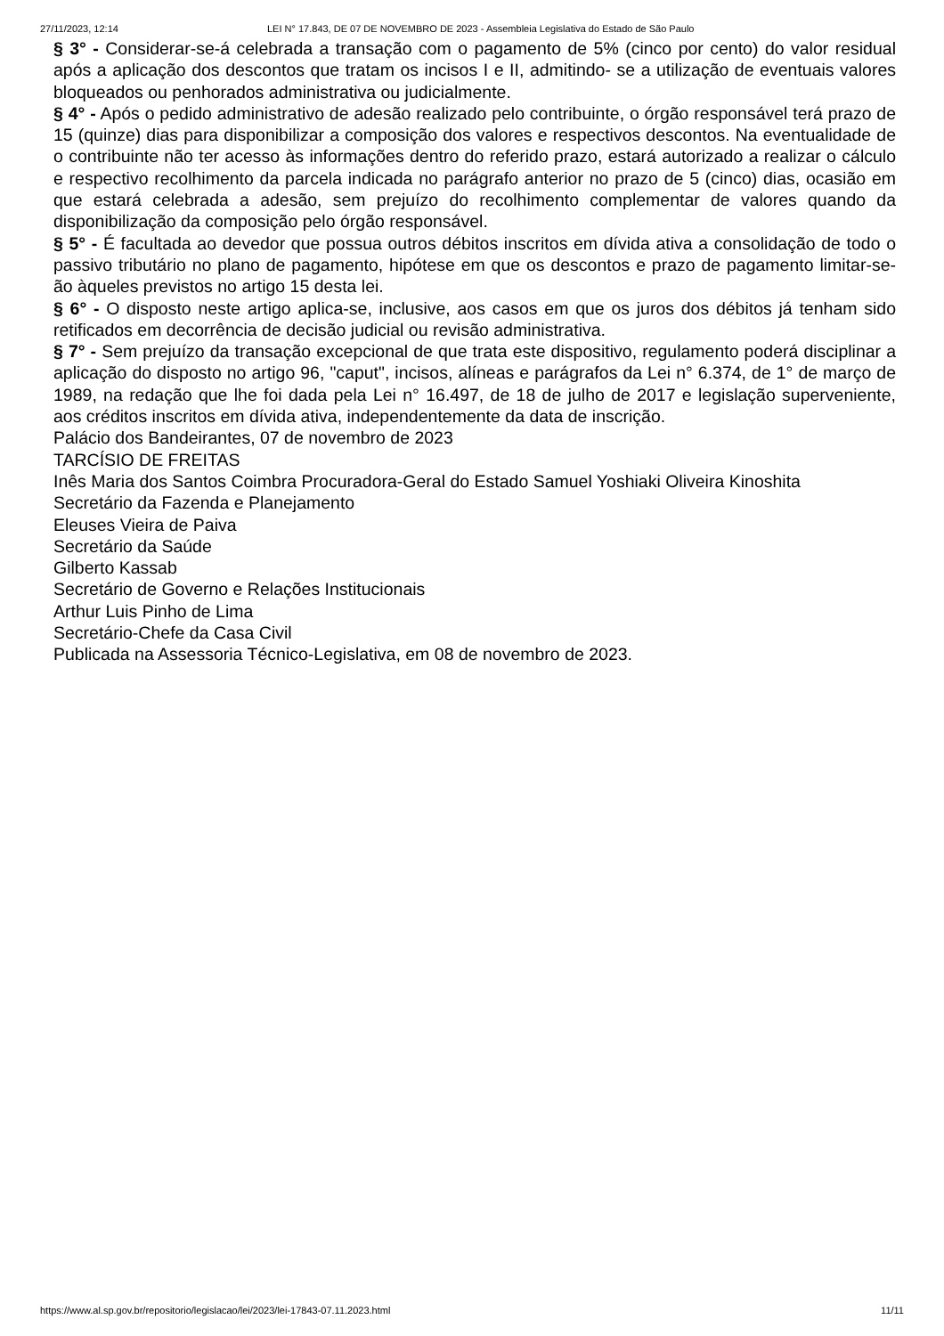27/11/2023, 12:14 LEI N° 17.843, DE 07 DE NOVEMBRO DE 2023 - Assembleia Legislativa do Estado de São Paulo
§ 3° - Considerar-se-á celebrada a transação com o pagamento de 5% (cinco por cento) do valor residual após a aplicação dos descontos que tratam os incisos I e II, admitindo- se a utilização de eventuais valores bloqueados ou penhorados administrativa ou judicialmente.
§ 4° - Após o pedido administrativo de adesão realizado pelo contribuinte, o órgão responsável terá prazo de 15 (quinze) dias para disponibilizar a composição dos valores e respectivos descontos. Na eventualidade de o contribuinte não ter acesso às informações dentro do referido prazo, estará autorizado a realizar o cálculo e respectivo recolhimento da parcela indicada no parágrafo anterior no prazo de 5 (cinco) dias, ocasião em que estará celebrada a adesão, sem prejuízo do recolhimento complementar de valores quando da disponibilização da composição pelo órgão responsável.
§ 5° - É facultada ao devedor que possua outros débitos inscritos em dívida ativa a consolidação de todo o passivo tributário no plano de pagamento, hipótese em que os descontos e prazo de pagamento limitar-se-ão àqueles previstos no artigo 15 desta lei.
§ 6° - O disposto neste artigo aplica-se, inclusive, aos casos em que os juros dos débitos já tenham sido retificados em decorrência de decisão judicial ou revisão administrativa.
§ 7° - Sem prejuízo da transação excepcional de que trata este dispositivo, regulamento poderá disciplinar a aplicação do disposto no artigo 96, "caput", incisos, alíneas e parágrafos da Lei n° 6.374, de 1° de março de 1989, na redação que lhe foi dada pela Lei n° 16.497, de 18 de julho de 2017 e legislação superveniente, aos créditos inscritos em dívida ativa, independentemente da data de inscrição.
Palácio dos Bandeirantes, 07 de novembro de 2023
TARCÍSIO DE FREITAS
Inês Maria dos Santos Coimbra Procuradora-Geral do Estado Samuel Yoshiaki Oliveira Kinoshita
Secretário da Fazenda e Planejamento
Eleuses Vieira de Paiva
Secretário da Saúde
Gilberto Kassab
Secretário de Governo e Relações Institucionais
Arthur Luis Pinho de Lima
Secretário-Chefe da Casa Civil
Publicada na Assessoria Técnico-Legislativa, em 08 de novembro de 2023.
https://www.al.sp.gov.br/repositorio/legislacao/lei/2023/lei-17843-07.11.2023.html 11/11